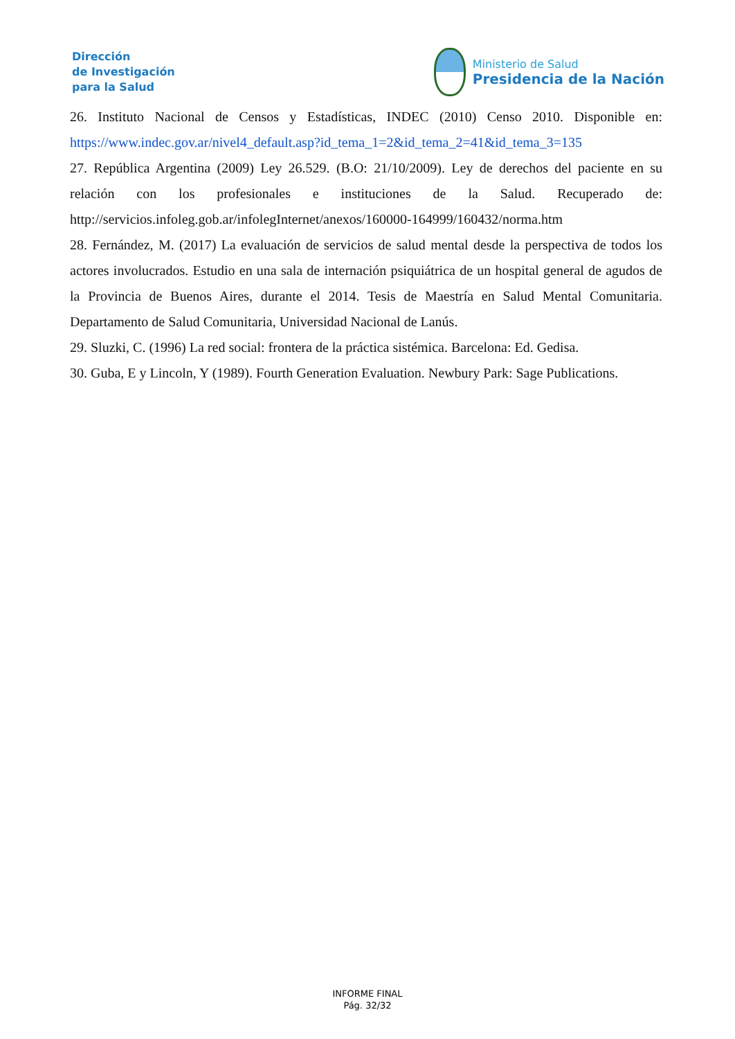Dirección
de Investigación
para la Salud
Ministerio de Salud
Presidencia de la Nación
26. Instituto Nacional de Censos y Estadísticas, INDEC (2010) Censo 2010. Disponible en: https://www.indec.gov.ar/nivel4_default.asp?id_tema_1=2&id_tema_2=41&id_tema_3=135
27. República Argentina (2009) Ley 26.529. (B.O: 21/10/2009). Ley de derechos del paciente en su relación con los profesionales e instituciones de la Salud. Recuperado de: http://servicios.infoleg.gob.ar/infolegInternet/anexos/160000-164999/160432/norma.htm
28. Fernández, M. (2017) La evaluación de servicios de salud mental desde la perspectiva de todos los actores involucrados. Estudio en una sala de internación psiquiátrica de un hospital general de agudos de la Provincia de Buenos Aires, durante el 2014. Tesis de Maestría en Salud Mental Comunitaria. Departamento de Salud Comunitaria, Universidad Nacional de Lanús.
29. Sluzki, C. (1996) La red social: frontera de la práctica sistémica. Barcelona: Ed. Gedisa.
30. Guba, E y Lincoln, Y (1989). Fourth Generation Evaluation. Newbury Park: Sage Publications.
INFORME FINAL
Pág. 32/32